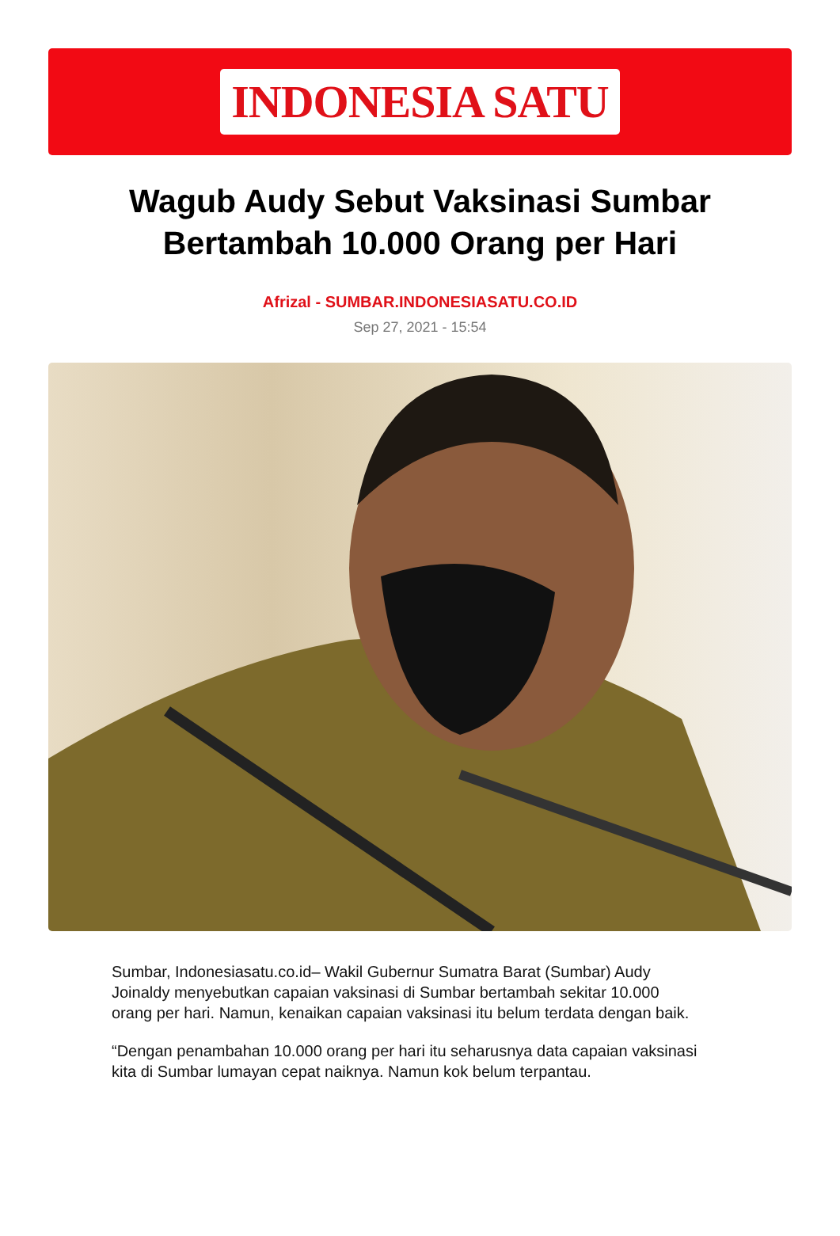INDONESIA SATU
Wagub Audy Sebut Vaksinasi Sumbar Bertambah 10.000 Orang per Hari
Afrizal - SUMBAR.INDONESIASATU.CO.ID
Sep 27, 2021 - 15:54
Sumbar, Indonesiasatu.co.id– Wakil Gubernur Sumatra Barat (Sumbar) Audy Joinaldy menyebutkan capaian vaksinasi di Sumbar bertambah sekitar 10.000 orang per hari. Namun, kenaikan capaian vaksinasi itu belum terdata dengan baik.
“Dengan penambahan 10.000 orang per hari itu seharusnya data capaian vaksinasi kita di Sumbar lumayan cepat naiknya. Namun kok belum terpantau.